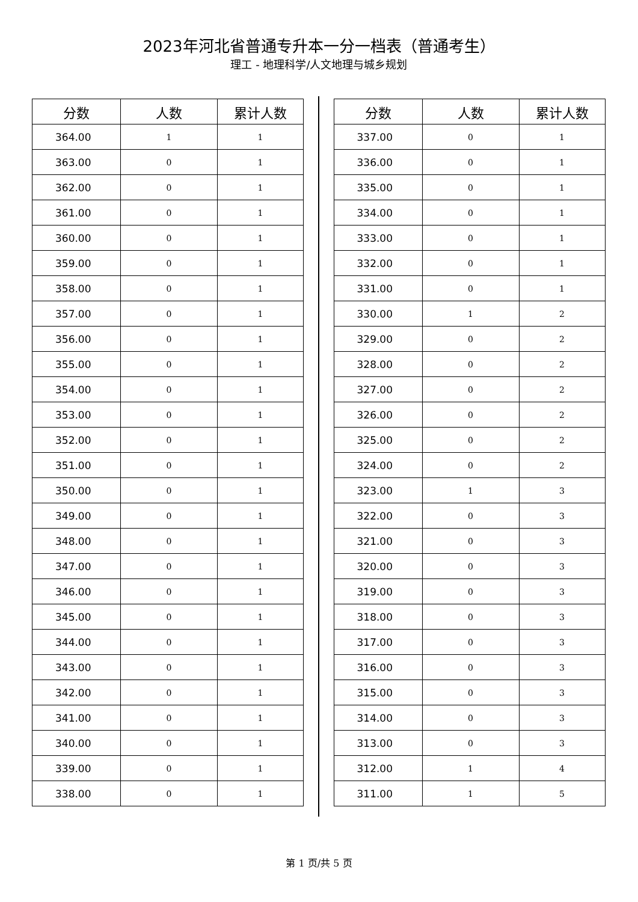2023年河北省普通专升本一分一档表（普通考生）
理工 - 地理科学/人文地理与城乡规划
| 分数 | 人数 | 累计人数 |
| --- | --- | --- |
| 364.00 | 1 | 1 |
| 363.00 | 0 | 1 |
| 362.00 | 0 | 1 |
| 361.00 | 0 | 1 |
| 360.00 | 0 | 1 |
| 359.00 | 0 | 1 |
| 358.00 | 0 | 1 |
| 357.00 | 0 | 1 |
| 356.00 | 0 | 1 |
| 355.00 | 0 | 1 |
| 354.00 | 0 | 1 |
| 353.00 | 0 | 1 |
| 352.00 | 0 | 1 |
| 351.00 | 0 | 1 |
| 350.00 | 0 | 1 |
| 349.00 | 0 | 1 |
| 348.00 | 0 | 1 |
| 347.00 | 0 | 1 |
| 346.00 | 0 | 1 |
| 345.00 | 0 | 1 |
| 344.00 | 0 | 1 |
| 343.00 | 0 | 1 |
| 342.00 | 0 | 1 |
| 341.00 | 0 | 1 |
| 340.00 | 0 | 1 |
| 339.00 | 0 | 1 |
| 338.00 | 0 | 1 |
| 分数 | 人数 | 累计人数 |
| --- | --- | --- |
| 337.00 | 0 | 1 |
| 336.00 | 0 | 1 |
| 335.00 | 0 | 1 |
| 334.00 | 0 | 1 |
| 333.00 | 0 | 1 |
| 332.00 | 0 | 1 |
| 331.00 | 0 | 1 |
| 330.00 | 1 | 2 |
| 329.00 | 0 | 2 |
| 328.00 | 0 | 2 |
| 327.00 | 0 | 2 |
| 326.00 | 0 | 2 |
| 325.00 | 0 | 2 |
| 324.00 | 0 | 2 |
| 323.00 | 1 | 3 |
| 322.00 | 0 | 3 |
| 321.00 | 0 | 3 |
| 320.00 | 0 | 3 |
| 319.00 | 0 | 3 |
| 318.00 | 0 | 3 |
| 317.00 | 0 | 3 |
| 316.00 | 0 | 3 |
| 315.00 | 0 | 3 |
| 314.00 | 0 | 3 |
| 313.00 | 0 | 3 |
| 312.00 | 1 | 4 |
| 311.00 | 1 | 5 |
第 1 页/共 5 页